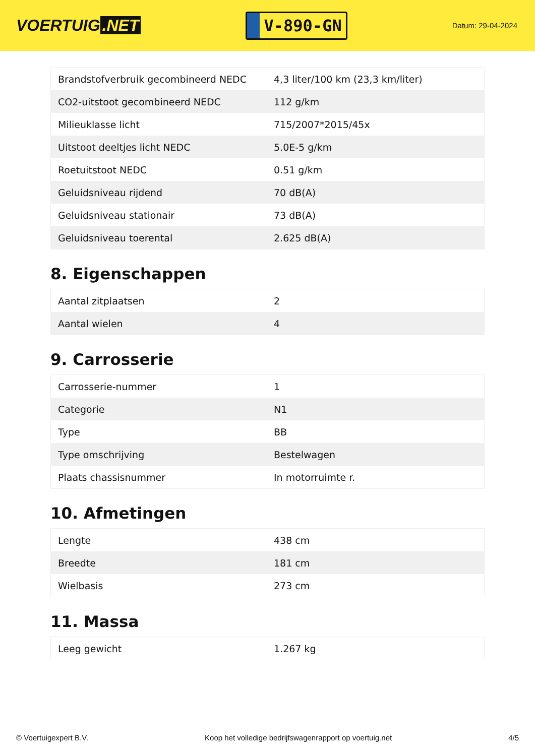VOERTUIG.NET
V-890-GN
Datum: 29-04-2024
| Brandstofverbruik gecombineerd NEDC | 4,3 liter/100 km (23,3 km/liter) |
| CO2-uitstoot gecombineerd NEDC | 112 g/km |
| Milieuklasse licht | 715/2007*2015/45x |
| Uitstoot deeltjes licht NEDC | 5.0E-5 g/km |
| Roetuitstoot NEDC | 0.51 g/km |
| Geluidsniveau rijdend | 70 dB(A) |
| Geluidsniveau stationair | 73 dB(A) |
| Geluidsniveau toerental | 2.625 dB(A) |
8. Eigenschappen
| Aantal zitplaatsen | 2 |
| Aantal wielen | 4 |
9. Carrosserie
| Carrosserie-nummer | 1 |
| Categorie | N1 |
| Type | BB |
| Type omschrijving | Bestelwagen |
| Plaats chassisnummer | In motorruimte r. |
10. Afmetingen
| Lengte | 438 cm |
| Breedte | 181 cm |
| Wielbasis | 273 cm |
11. Massa
| Leeg gewicht | 1.267 kg |
© Voertuigexpert B.V. Koop het volledige bedrijfswagenrapport op voertuig.net 4/5